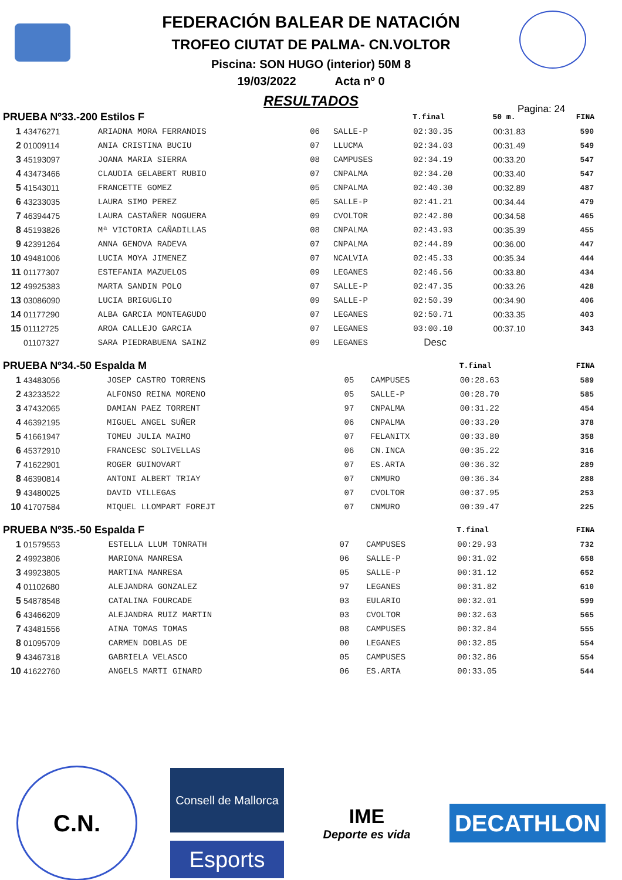FEDERACIÓN BALEAR DE NATACIÓN
TROFEO CIUTAT DE PALMA- CN.VOLTOR
Piscina: SON HUGO (interior) 50M 8
19/03/2022 Acta nº 0
RESULTADOS
Pagina: 24
| PRUEBA Nº33.-200 Estilos F | | | | | T.final | 50 m. | FINA |
| --- | --- | --- | --- | --- | --- | --- | --- |
| 1 | 43476271 | ARIADNA MORA FERRANDIS | 06 | SALLE-P | 02:30.35 | 00:31.83 | 590 |
| 2 | 01009114 | ANIA CRISTINA BUCIU | 07 | LLUCMA | 02:34.03 | 00:31.49 | 549 |
| 3 | 45193097 | JOANA MARIA SIERRA | 08 | CAMPUSES | 02:34.19 | 00:33.20 | 547 |
| 4 | 43473466 | CLAUDIA GELABERT RUBIO | 07 | CNPALMA | 02:34.20 | 00:33.40 | 547 |
| 5 | 41543011 | FRANCETTE GOMEZ | 05 | CNPALMA | 02:40.30 | 00:32.89 | 487 |
| 6 | 43233035 | LAURA SIMO PEREZ | 05 | SALLE-P | 02:41.21 | 00:34.44 | 479 |
| 7 | 46394475 | LAURA CASTAÑER NOGUERA | 09 | CVOLTOR | 02:42.80 | 00:34.58 | 465 |
| 8 | 45193826 | Mª VICTORIA CAÑADILLAS | 08 | CNPALMA | 02:43.93 | 00:35.39 | 455 |
| 9 | 42391264 | ANNA GENOVA RADEVA | 07 | CNPALMA | 02:44.89 | 00:36.00 | 447 |
| 10 | 49481006 | LUCIA MOYA JIMENEZ | 07 | NCALVIA | 02:45.33 | 00:35.34 | 444 |
| 11 | 01177307 | ESTEFANIA MAZUELOS | 09 | LEGANES | 02:46.56 | 00:33.80 | 434 |
| 12 | 49925383 | MARTA SANDIN POLO | 07 | SALLE-P | 02:47.35 | 00:33.26 | 428 |
| 13 | 03086090 | LUCIA BRIGUGLIO | 09 | SALLE-P | 02:50.39 | 00:34.90 | 406 |
| 14 | 01177290 | ALBA GARCIA MONTEAGUDO | 07 | LEGANES | 02:50.71 | 00:33.35 | 403 |
| 15 | 01112725 | AROA CALLEJO GARCIA | 07 | LEGANES | 03:00.10 | 00:37.10 | 343 |
| | 01107327 | SARA PIEDRABUENA SAINZ | 09 | LEGANES | Desc | | |
| PRUEBA Nº34.-50 Espalda M | | | | | T.final | | FINA |
| --- | --- | --- | --- | --- | --- | --- | --- |
| 1 | 43483056 | JOSEP CASTRO TORRENS | 05 | CAMPUSES | 00:28.63 | | 589 |
| 2 | 43233522 | ALFONSO REINA MORENO | 05 | SALLE-P | 00:28.70 | | 585 |
| 3 | 47432065 | DAMIAN PAEZ TORRENT | 97 | CNPALMA | 00:31.22 | | 454 |
| 4 | 46392195 | MIGUEL ANGEL SUÑER | 06 | CNPALMA | 00:33.20 | | 378 |
| 5 | 41661947 | TOMEU JULIA MAIMO | 07 | FELANITX | 00:33.80 | | 358 |
| 6 | 45372910 | FRANCESC SOLIVELLAS | 06 | CN.INCA | 00:35.22 | | 316 |
| 7 | 41622901 | ROGER GUINOVART | 07 | ES.ARTA | 00:36.32 | | 289 |
| 8 | 46390814 | ANTONI ALBERT TRIAY | 07 | CNMURO | 00:36.34 | | 288 |
| 9 | 43480025 | DAVID VILLEGAS | 07 | CVOLTOR | 00:37.95 | | 253 |
| 10 | 41707584 | MIQUEL LLOMPART FOREJT | 07 | CNMURO | 00:39.47 | | 225 |
| PRUEBA Nº35.-50 Espalda F | | | | | T.final | | FINA |
| --- | --- | --- | --- | --- | --- | --- | --- |
| 1 | 01579553 | ESTELLA LLUM TONRATH | 07 | CAMPUSES | 00:29.93 | | 732 |
| 2 | 49923806 | MARIONA MANRESA | 06 | SALLE-P | 00:31.02 | | 658 |
| 3 | 49923805 | MARTINA MANRESA | 05 | SALLE-P | 00:31.12 | | 652 |
| 4 | 01102680 | ALEJANDRA GONZALEZ | 97 | LEGANES | 00:31.82 | | 610 |
| 5 | 54878548 | CATALINA FOURCADE | 03 | EULARIO | 00:32.01 | | 599 |
| 6 | 43466209 | ALEJANDRA RUIZ MARTIN | 03 | CVOLTOR | 00:32.63 | | 565 |
| 7 | 43481556 | AINA TOMAS TOMAS | 08 | CAMPUSES | 00:32.84 | | 555 |
| 8 | 01095709 | CARMEN DOBLAS DE | 00 | LEGANES | 00:32.85 | | 554 |
| 9 | 43467318 | GABRIELA VELASCO | 05 | CAMPUSES | 00:32.86 | | 554 |
| 10 | 41622760 | ANGELS MARTI GINARD | 06 | ES.ARTA | 00:33.05 | | 544 |
C.N.
Consell de Mallorca
Esports
IME
Deporte es vida
DECATHLON